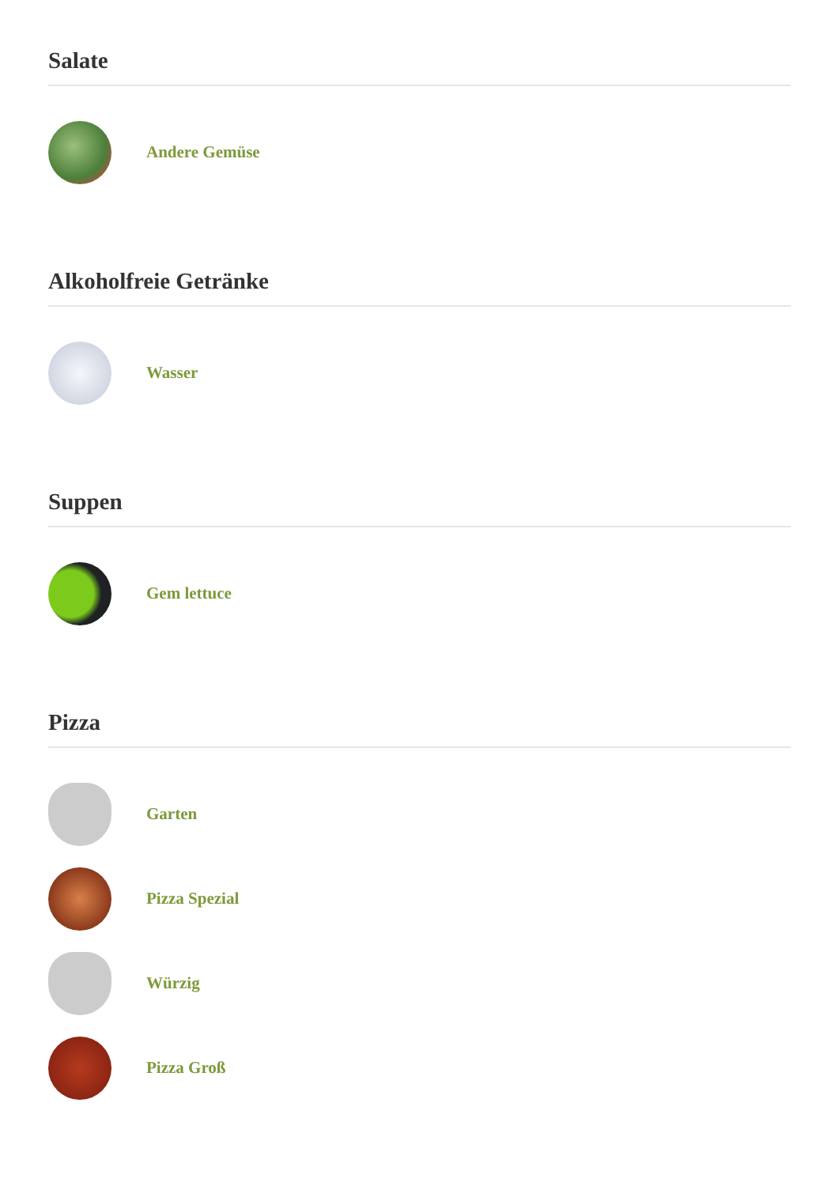Salate
Andere Gemüse
Alkoholfreie Getränke
Wasser
Suppen
Gem lettuce
Pizza
Garten
Pizza Spezial
Würzig
Pizza Groß